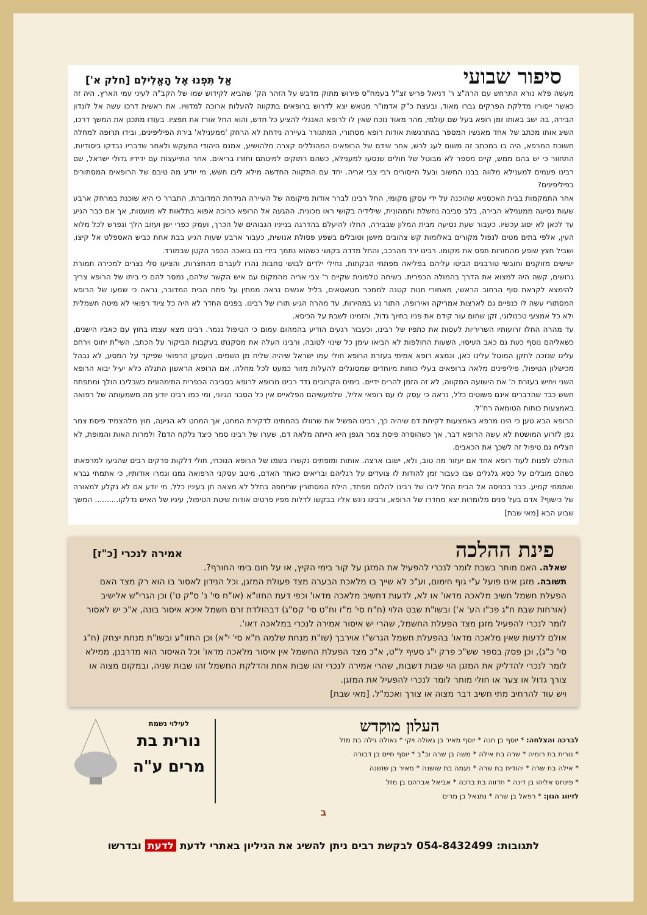סיפור שבועי אַל תִּפְנוּ אֶל הָאֱלִילִם [חלק א']
מעשה פלא נורא התרחש עם הרה"צ ר' דניאל פריש זצ"ל בעמח"ס פירוש מתוק מדבש על הזהר הק' שהביא לקידוש שמו של הקב"ה לעיני עמי הארץ. היה זה כאשר ייסוריו מדלקת הפרקים גברו מאוד, ובעצת כ"ק אדמו"ר מטאש יצא לדרוש ברופאים בתקווה להעלות ארוכה למדוויו. את ראשית דרכו עשה אל לונדון הבירה, בה ישב באותו זמן רופא בעל שם עולמי, מהר מאוד נוכח שאין לו לרופא האנגלי להציע כל חדש, והוא החל אורז את חפציו. בעודו מתכנן את המשך דרכו, השיג אותו מכתב של אחד מאנשיו המספר בהתרגשות אודות רופא מסתורי, המתגורר בעיירה נידחת לא הרחק 'ממענילא' בירת הפיליפינים, ובידו תרופה למחלה חשוכת המרפא, היה בו במכתב זה משום לעג לרש, אחר שידם של הרופאים המהוללים קצרה מלהושיע, אמנם היהודי התעקש ולאחר שדבריו נבדקו ביסודיות, התחוור כי יש בהם ממש, קיים מספר לא מבוטל של חולים שנסעו למענילא, כשהם רתוקים למיטתם וחזרו בריאים. אחר התייעצות עם ידידיו גדולי ישראל, שם רבינו פעמים למענילא מלווה בבנו החשוב ובעל הייסורים רבי צבי אריה. יחד עם התקווה החדשה מילא ליבו חשש, מי יודע מה טיבם של הרופאים המסתורים בפיליפינים?
אחר התמקמות בבית האכסניא שהוכנה על ידי עסקן מקומי, החל רבינו לברר אודות מיקומה של העיירה הנידחת המדוברת, התברר כי היא שוכנת במרחק ארבע שעות נסיעה ממענילא הבירה, בלב סביבה נחשלת ותמהונית, שילידיה בקושי ראו מכונית. ההגעה אל הרופא כרוכה אפוא בתלאות לא מועטות, אך אם כבר הגיע עד לכאן לא יסוג עכשיו. כעבור שעת נסיעה מבית המלון שבבירה, החלו להיעלם בהדרגה בנייניו הגבוהים של הכרך, ועמק כפרי ישן ועזוב הלך ונפרש לכל מלוא העין, אלפי בתים מטים לנפול מקורים באלומות קש צהובים מיושן וטובלים בשפע פסולת אנושית, כעבור ארבע שעות הגיע בבת אחת כביש האספלט אל קיצו, ושביל חצץ שופע מהמורות תפס את מקומו. רבינו ירד מהרכב, והחל מדדה בקושי כשהוא נתמך בידי בנו בואכה הכפר הקטן שבמורד.
ישישים מזוקנים וחובשי טורבנים הביטו עליהם בפליאה מפתחי הבקתות, נחילי ילדים לבושי סחבות נהרו לעברם מהחצרות, והציעו סלי נצרים למכירה תמורת גרושים, קשה היה למצוא את הדרך בהמולה הכפרית. בשיחה טלפונית שקיים ר' צבי אריה מהמקום עם איש הקשר שלהם, נמסר להם כי ביתו של הרופא צריך להימצא לקראת סוף הרחוב הראשי, מאחורי חנות קטנה לממכר מטאטאים, בליל אנשים נראה ממתין על פתח הבית המדובר, נראה כי שמעו של הרופא המסתורי עשה לו כנפיים גם לארצות אמריקה ואירופה, התור נע במהירות, עד מהרה הגיע תורו של רבינו. בפנים החדר לא היה כל ציוד רפואי לא מיטה חשמלית ולא כל אמצעי טכנולוגי, זקן שחום עור קידם את פניו בחיוך גדול, והזמינו לשבת על הכיסא.
עד מהרה החלו זרועותיו השריריות לעסות את כתפיו של רבינו, וכעבור רגעים הודיע בהמהום עמום כי הטיפול נגמר. רבינו מצא עצמו בחוץ עם כאביו הישנים, כשאליהם נוסף כעת גם כאב העיסוי, השעות החולפות לא הביאו עימן כל שינוי לטובה, ורבינו העלה את מסקנתו בעקבות הביקור על הכתב, השי"ת יחוס וירחם עלינו שנזכה לתקן המוטל עלינו כאן, ונמצא רופא אמיתי בעזרת הרופא חולי עמו ישראל שיהיה שליח מן השמים. העסקן הרפואי שפיקד על המסע, לא נבהל מכישלון הטיפול, פיליפינים מלאה ברופאים בעלי כוחות מיוחדים שמסוגלים להעלות מזור כמעט לכל מחלה, אם הרופא הראשון התגלה כלא יעיל יבוא הרופא השני ויחיש בעזרת ה' את הישועה המקווה, לא זה הזמן להרים ידיים. בימים הקרובים נדד רבינו מרופא לרופא בסביבה הכפרית התימהונית כשבליבו הולך ומתפתח חשש כבד שהדברים אינם פשוטים כלל, נראה כי עסק לו עם רופאי אליל, שלמעשיהם הפלאיים אין כל הסבר הגיוני, ומי כמו רבינו יודע מה משמעותה של רפואה באמצעות כוחות הטומאה רח"ל.
הרופא הבא טען כי הינו מרפא באמצעות לקיחת דם שיהיה כך, רבינו הפשיל את שרוולו בהמתינו לדקירת המחט, אך המחט לא הגיעה, חוץ מלהצמיד פיסת צמר גפן לזרוע המושטת לא עשה הרופא דבר, אך כשהוסרה פיסת צמר הגפן היא הייתה מלאה דם, שערו של רבינו סמר כיצד נלקח הדם? ולמרות האות והמופת, לא הצליח גם טיפול זה לשכך את הכאבים.
הוחלט לפנות לעוד רופא אחד אם יעזור מה טוב, ולא, ישובו ארצה. אותות ומופתים נקשרו בשמו של הרופא הנוכחי, חולי דלקות פרקים רבים שהגיעו למרפאתו כשהם מובלים על כסא גלגלים שבו כעבור זמן להודות לו צועדים על רגליהם ובריאים כאחד האדם, מיטב עסקני הרפואה נמנו וגמרו אודותיו, כי אתמחי גברא ואתמחי קמיע. כבר בכניסה אל הבית החל ליבו של רבינו להלום מפחד, הילת המסתורין שריחפה בחלל לא מצאה חן בעיניו כלל, מי יודע אם לא נקלע למאורה של כישוף? אדם בעל פנים מלומדות יצא מחדרו של הרופא, ורבינו ניגש אליו בבקשו לדלות מפיו פרטים אודות שיטת הטיפול, עיניו של האיש נדלקו.......... המשך שבוע הבא [מאי שבת]
פינת ההלכה אמירה לנכרי [כ"ז]
שאלה. האם מותר בשבת לומר לנכרי להפעיל את המזגן על קור בימי הקיץ, או על חום בימי החורף?.
תשובה. מזגן אינו פועל ע"י גוף חימום, וע"כ לא שייך בו מלאכת הבערה מצד פעולת המזגן, וכל הנידון לאסור בו הוא רק מצד האם הפעלת חשמל חשיב מלאכה מדאו' או לא, לדעות דחשיב מלאכה מדאו' וכפי דעת החזו"א (או"ח סי' נ' ס"ק ט') וכן הגרי"ש אלישיב (אורחות שבת ח"ג פכ"ו הע' א') ובשו"ת שבט הלוי (ח"ח סי' מ"ז וח"ט סי' קס"ג) דבהולדת זרם חשמל איכא איסור בונה, א"כ יש לאסור לומר לנכרי להפעיל מזגן מצד הפעלת החשמל, שהרי יש איסור אמירה לנכרי במלאכה דאו'.
אולם לדעות שאין מלאכה מדאו' בהפעלת חשמל הגרש"ז אוירבך (שו"ת מנחת שלמה ח"א סי' י"א) וכן החזו"ע ובשו"ת מנחת יצחק (ח"ג סי' כ"ג), וכן פסק בספר שש"כ פרק י"ג סעיף ל"ט, א"כ מצד הפעלת החשמל אין איסור מלאכה מדאו' וכל האיסור הוא מדרבנן, ממילא לומר לנכרי להדליק את המזגן הוי שבות דשבות, שהרי אמירה לנכרי זהו שבות אחת והדלקת החשמל זהו שבות שניה, ובמקום מצוה או צורך גדול או צער או חולי מותר לומר לנכרי להפעיל את המזגן.
ויש עוד להרחיב מתי חשיב דבר מצוה או צורך ואכמ"ל. [מאי שבת]
העלון מוקדש
לברכה והצלחה: * יוסף בן חנה * יוסף מאיר בן גאולה ויקי * גאולה גילה בת מזל
* נורית בת רומיה * שרה בת אילה * משה בן שרה וב"ב * יוסף חיים בן דבורה
* אילה בת שרה * יהודית בת שרה * נעמה בת שושנה * מאיר בן שושנה
* פינחס אליהו בן דינה * חדווה בת ברכה * אביאל אברהם בן מזל
לזיווג הגון: * רפאל בן שרה * נתנאל בן מרים
לעילוי נשמת
נורית בת
מרים ע"ה
ב
לתגובות: 054-8432499 לבקשת רבים ניתן להשיג את הגיליון באתרי לדעת לדעת ובדרשו